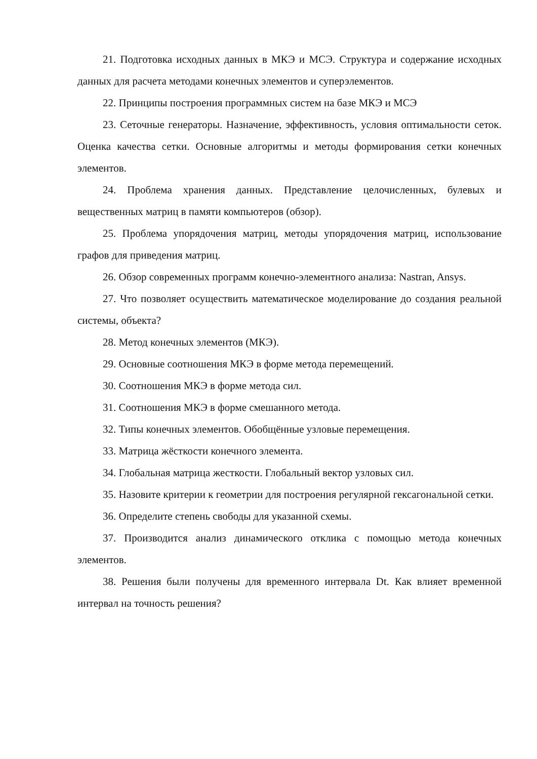21. Подготовка исходных данных в МКЭ и МСЭ. Структура и содержание исходных данных для расчета методами конечных элементов и суперэлементов.
22. Принципы построения программных систем на базе МКЭ и МСЭ
23. Сеточные генераторы. Назначение, эффективность, условия оптимальности сеток. Оценка качества сетки. Основные алгоритмы и методы формирования сетки конечных элементов.
24. Проблема хранения данных. Представление целочисленных, булевых и вещественных матриц в памяти компьютеров (обзор).
25. Проблема упорядочения матриц, методы упорядочения матриц, использование графов для приведения матриц.
26. Обзор современных программ конечно-элементного анализа: Nastran, Ansys.
27. Что позволяет осуществить математическое моделирование до создания реальной системы, объекта?
28. Метод конечных элементов (МКЭ).
29. Основные соотношения МКЭ в форме метода перемещений.
30. Соотношения МКЭ в форме метода сил.
31. Соотношения МКЭ в форме смешанного метода.
32. Типы конечных элементов. Обобщённые узловые перемещения.
33. Матрица жёсткости конечного элемента.
34. Глобальная матрица жесткости. Глобальный вектор узловых сил.
35. Назовите критерии к геометрии для построения регулярной гексагональной сетки.
36. Определите степень свободы для указанной схемы.
37. Производится анализ динамического отклика с помощью метода конечных элементов.
38. Решения были получены для временного интервала Dt. Как влияет временной интервал на точность решения?